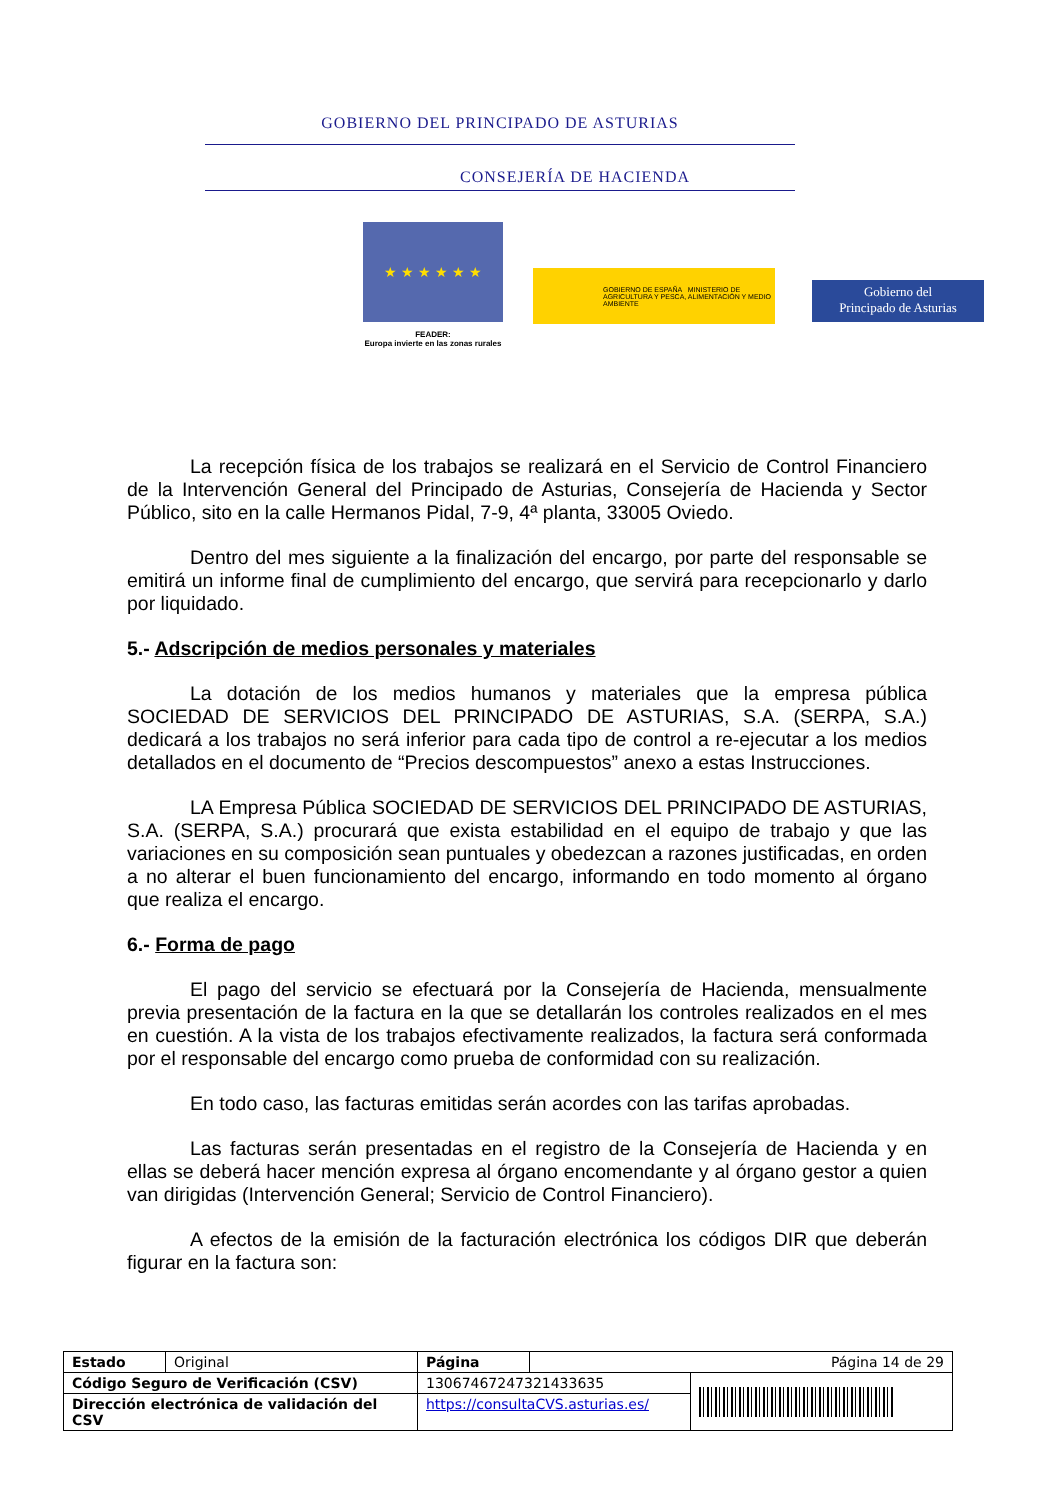GOBIERNO DEL PRINCIPADO DE ASTURIAS
CONSEJERÍA DE HACIENDA
★ ★ ★ ★ ★ ★
FEADER:
Europa invierte en las zonas rurales
GOBIERNO DE ESPAÑA MINISTERIO DE AGRICULTURA Y PESCA, ALIMENTACIÓN Y MEDIO AMBIENTE
Gobierno del
Principado de Asturias
La recepción física de los trabajos se realizará en el Servicio de Control Financiero de la Intervención General del Principado de Asturias, Consejería de Hacienda y Sector Público, sito en la calle Hermanos Pidal, 7-9, 4ª planta, 33005 Oviedo.
Dentro del mes siguiente a la finalización del encargo, por parte del responsable se emitirá un informe final de cumplimiento del encargo, que servirá para recepcionarlo y darlo por liquidado.
5.- Adscripción de medios personales y materiales
La dotación de los medios humanos y materiales que la empresa pública SOCIEDAD DE SERVICIOS DEL PRINCIPADO DE ASTURIAS, S.A. (SERPA, S.A.) dedicará a los trabajos no será inferior para cada tipo de control a re-ejecutar a los medios detallados en el documento de “Precios descompuestos” anexo a estas Instrucciones.
LA Empresa Pública SOCIEDAD DE SERVICIOS DEL PRINCIPADO DE ASTURIAS, S.A. (SERPA, S.A.) procurará que exista estabilidad en el equipo de trabajo y que las variaciones en su composición sean puntuales y obedezcan a razones justificadas, en orden a no alterar el buen funcionamiento del encargo, informando en todo momento al órgano que realiza el encargo.
6.- Forma de pago
El pago del servicio se efectuará por la Consejería de Hacienda, mensualmente previa presentación de la factura en la que se detallarán los controles realizados en el mes en cuestión. A la vista de los trabajos efectivamente realizados, la factura será conformada por el responsable del encargo como prueba de conformidad con su realización.
En todo caso, las facturas emitidas serán acordes con las tarifas aprobadas.
Las facturas serán presentadas en el registro de la Consejería de Hacienda y en ellas se deberá hacer mención expresa al órgano encomendante y al órgano gestor a quien van dirigidas (Intervención General; Servicio de Control Financiero).
A efectos de la emisión de la facturación electrónica los códigos DIR que deberán figurar en la factura son:
| Estado | Original | Página | Página 14 de 29 | |
| Código Seguro de Verificación (CSV) | | 13067467247321433635 | | |
| Dirección electrónica de validación del CSV | | https://consultaCVS.asturias.es/ | | |